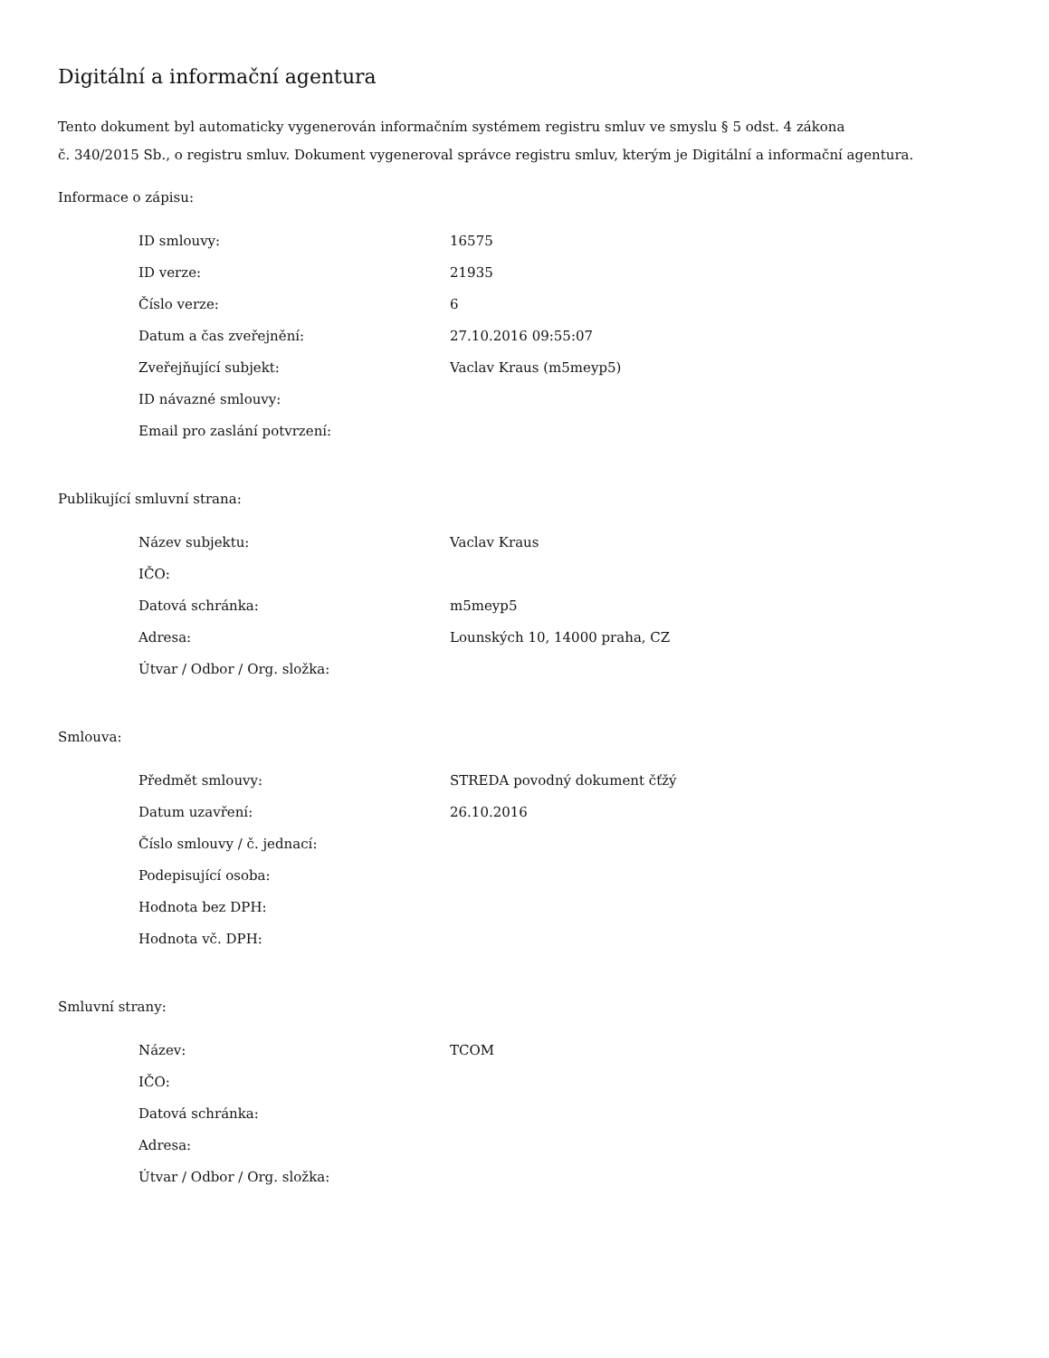Digitální a informační agentura
Tento dokument byl automaticky vygenerován informačním systémem registru smluv ve smyslu § 5 odst. 4 zákona
č. 340/2015 Sb., o registru smluv. Dokument vygeneroval správce registru smluv, kterým je Digitální a informační agentura.
Informace o zápisu:
| ID smlouvy: | 16575 |
| ID verze: | 21935 |
| Číslo verze: | 6 |
| Datum a čas zveřejnění: | 27.10.2016 09:55:07 |
| Zveřejňující subjekt: | Vaclav Kraus (m5meyp5) |
| ID návazné smlouvy: | |
| Email pro zaslání potvrzení: | |
Publikující smluvní strana:
| Název subjektu: | Vaclav Kraus |
| IČO: | |
| Datová schránka: | m5meyp5 |
| Adresa: | Lounských 10, 14000 praha, CZ |
| Útvar / Odbor / Org. složka: | |
Smlouva:
| Předmět smlouvy: | STREDA povodný dokument čťžý |
| Datum uzavření: | 26.10.2016 |
| Číslo smlouvy / č. jednací: | |
| Podepisující osoba: | |
| Hodnota bez DPH: | |
| Hodnota vč. DPH: | |
Smluvní strany:
| Název: | TCOM |
| IČO: | |
| Datová schránka: | |
| Adresa: | |
| Útvar / Odbor / Org. složka: | |